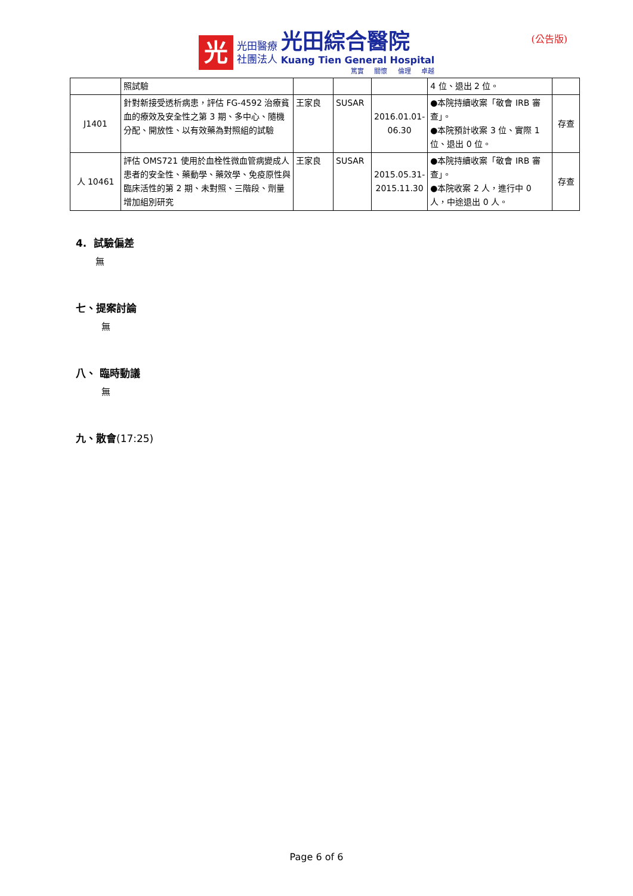光
光田醫療
社團法人
光田綜合醫院
Kuang Tien General Hospital
篤實 關懷 倫理 卓越
(公告版)
| | 照試驗 | | | | 4 位、退出 2 位。 | |
| J1401 | 針對新接受透析病患，評估 FG-4592 治療貧血的療效及安全性之第 3 期、多中心、隨機分配、開放性、以有效藥為對照組的試驗 | 王家良 | SUSAR | 2016.01.01-06.30 | ●本院持續收案「敬會 IRB 審查」。 ●本院預計收案 3 位、實際 1 位、退出 0 位。 | 存查 |
| 人 10461 | 評估 OMS721 使用於血栓性微血管病變成人患者的安全性、藥動學、藥效學、免疫原性與臨床活性的第 2 期、未對照、三階段、劑量增加組別研究 | 王家良 | SUSAR | 2015.05.31-2015.11.30 | ●本院持續收案「敬會 IRB 審查」。 ●本院收案 2 人，進行中 0 人，中途退出 0 人。 | 存查 |
4. 試驗偏差
無
七、提案討論
無
八、 臨時動議
無
九、散會(17:25)
Page 6 of 6